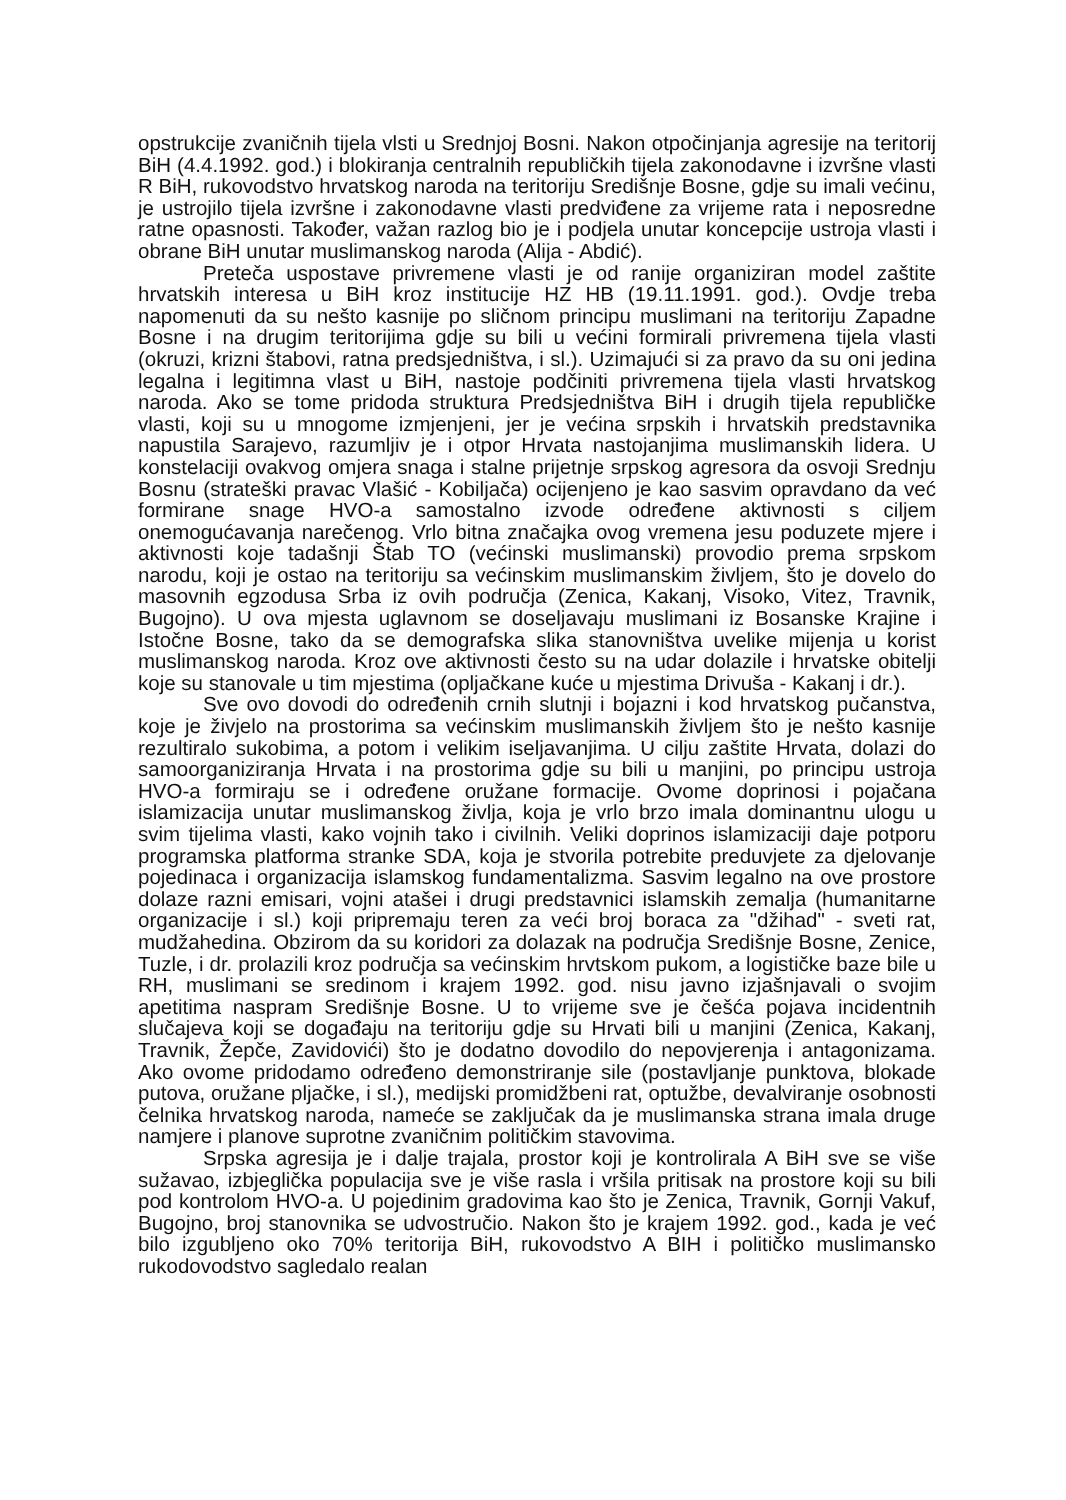opstrukcije zvaničnih tijela vlsti u Srednjoj Bosni. Nakon otpočinjanja agresije na teritorij BiH (4.4.1992. god.) i blokiranja centralnih republičkih tijela zakonodavne i izvršne vlasti R BiH, rukovodstvo hrvatskog naroda na teritoriju Središnje Bosne, gdje su imali većinu, je ustrojilo tijela izvršne i zakonodavne vlasti predviđene za vrijeme rata i neposredne ratne opasnosti. Također, važan razlog bio je i podjela unutar koncepcije ustroja vlasti i obrane BiH unutar muslimanskog naroda (Alija - Abdić).
Preteča uspostave privremene vlasti je od ranije organiziran model zaštite hrvatskih interesa u BiH kroz institucije HZ HB (19.11.1991. god.). Ovdje treba napomenuti da su nešto kasnije po sličnom principu muslimani na teritoriju Zapadne Bosne i na drugim teritorijima gdje su bili u većini formirali privremena tijela vlasti (okruzi, krizni štabovi, ratna predsjedništva, i sl.). Uzimajući si za pravo da su oni jedina legalna i legitimna vlast u BiH, nastoje podčiniti privremena tijela vlasti hrvatskog naroda. Ako se tome pridoda struktura Predsjedništva BiH i drugih tijela republičke vlasti, koji su u mnogome izmjenjeni, jer je većina srpskih i hrvatskih predstavnika napustila Sarajevo, razumljiv je i otpor Hrvata nastojanjima muslimanskih lidera. U konstelaciji ovakvog omjera snaga i stalne prijetnje srpskog agresora da osvoji Srednju Bosnu (strateški pravac Vlašić - Kobiljača) ocijenjeno je kao sasvim opravdano da već formirane snage HVO-a samostalno izvode određene aktivnosti s ciljem onemogućavanja narečenog. Vrlo bitna značajka ovog vremena jesu poduzete mjere i aktivnosti koje tadašnji Štab TO (većinski muslimanski) provodio prema srpskom narodu, koji je ostao na teritoriju sa većinskim muslimanskim življem, što je dovelo do masovnih egzodusa Srba iz ovih područja (Zenica, Kakanj, Visoko, Vitez, Travnik, Bugojno). U ova mjesta uglavnom se doseljavaju muslimani iz Bosanske Krajine i Istočne Bosne, tako da se demografska slika stanovništva uvelike mijenja u korist muslimanskog naroda. Kroz ove aktivnosti često su na udar dolazile i hrvatske obitelji koje su stanovale u tim mjestima (opljačkane kuće u mjestima Drivuša - Kakanj i dr.).
Sve ovo dovodi do određenih crnih slutnji i bojazni i kod hrvatskog pučanstva, koje je živjelo na prostorima sa većinskim muslimanskih življem što je nešto kasnije rezultiralo sukobima, a potom i velikim iseljavanjima. U cilju zaštite Hrvata, dolazi do samoorganiziranja Hrvata i na prostorima gdje su bili u manjini, po principu ustroja HVO-a formiraju se i određene oružane formacije. Ovome doprinosi i pojačana islamizacija unutar muslimanskog življa, koja je vrlo brzo imala dominantnu ulogu u svim tijelima vlasti, kako vojnih tako i civilnih. Veliki doprinos islamizaciji daje potporu programska platforma stranke SDA, koja je stvorila potrebite preduvjete za djelovanje pojedinaca i organizacija islamskog fundamentalizma. Sasvim legalno na ove prostore dolaze razni emisari, vojni atašei i drugi predstavnici islamskih zemalja (humanitarne organizacije i sl.) koji pripremaju teren za veći broj boraca za "džihad" - sveti rat, mudžahedina. Obzirom da su koridori za dolazak na područja Središnje Bosne, Zenice, Tuzle, i dr. prolazili kroz područja sa većinskim hrvtskom pukom, a logističke baze bile u RH, muslimani se sredinom i krajem 1992. god. nisu javno izjašnjavali o svojim apetitima naspram Središnje Bosne. U to vrijeme sve je češća pojava incidentnih slučajeva koji se događaju na teritoriju gdje su Hrvati bili u manjini (Zenica, Kakanj, Travnik, Žepče, Zavidovići) što je dodatno dovodilo do nepovjerenja i antagonizama. Ako ovome pridodamo određeno demonstriranje sile (postavljanje punktova, blokade putova, oružane pljačke, i sl.), medijski promidžbeni rat, optužbe, devalviranje osobnosti čelnika hrvatskog naroda, nameće se zaključak da je muslimanska strana imala druge namjere i planove suprotne zvaničnim političkim stavovima.
Srpska agresija je i dalje trajala, prostor koji je kontrolirala A BiH sve se više sužavao, izbjeglička populacija sve je više rasla i vršila pritisak na prostore koji su bili pod kontrolom HVO-a. U pojedinim gradovima kao što je Zenica, Travnik, Gornji Vakuf, Bugojno, broj stanovnika se udvostručio. Nakon što je krajem 1992. god., kada je već bilo izgubljeno oko 70% teritorija BiH, rukovodstvo A BIH i političko muslimansko rukodovodstvo sagledalo realan